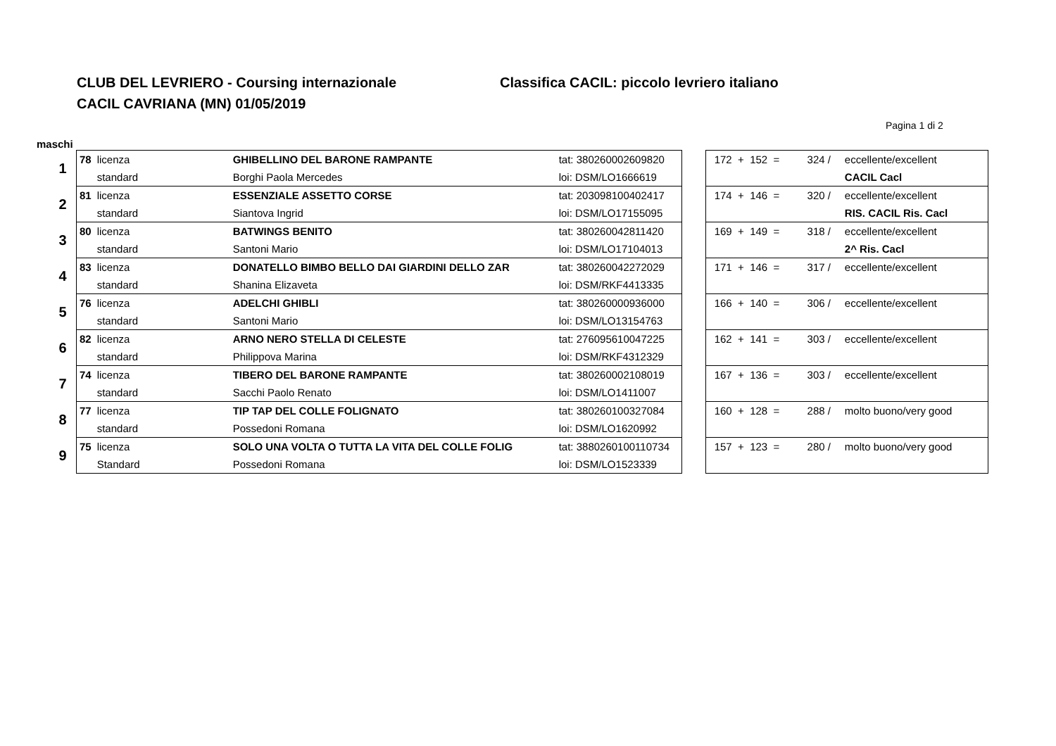CLUB DEL LEVRIERO - Coursing internazionale
CACIL CAVRIANA (MN) 01/05/2019
Classifica CACIL: piccolo levriero italiano
Pagina 1 di 2
maschi
| 1 | 78 | licenza | GHIBELLINO DEL BARONE RAMPANTE | tat: 380260002609820 |
| | | standard | Borghi Paola Mercedes | loi: DSM/LO1666619 |
| 2 | 81 | licenza | ESSENZIALE ASSETTO CORSE | tat: 203098100402417 |
| | | standard | Siantova Ingrid | loi: DSM/LO17155095 |
| 3 | 80 | licenza | BATWINGS BENITO | tat: 380260042811420 |
| | | standard | Santoni Mario | loi: DSM/LO17104013 |
| 4 | 83 | licenza | DONATELLO BIMBO BELLO DAI GIARDINI DELLO ZAR | tat: 380260042272029 |
| | | standard | Shanina Elizaveta | loi: DSM/RKF4413335 |
| 5 | 76 | licenza | ADELCHI GHIBLI | tat: 380260000936000 |
| | | standard | Santoni Mario | loi: DSM/LO13154763 |
| 6 | 82 | licenza | ARNO NERO STELLA DI CELESTE | tat: 276095610047225 |
| | | standard | Philippova Marina | loi: DSM/RKF4312329 |
| 7 | 74 | licenza | TIBERO DEL BARONE RAMPANTE | tat: 380260002108019 |
| | | standard | Sacchi Paolo Renato | loi: DSM/LO1411007 |
| 8 | 77 | licenza | TIP TAP DEL COLLE FOLIGNATO | tat: 380260100327084 |
| | | standard | Possedoni Romana | loi: DSM/LO1620992 |
| 9 | 75 | licenza | SOLO UNA VOLTA O TUTTA LA VITA DEL COLLE FOLIG | tat: 3880260100110734 |
| | | Standard | Possedoni Romana | loi: DSM/LO1523339 |
| 172 + 152 = | 324 / | eccellente/excellent |
| | | CACIL Cacl |
| 174 + 146 = | 320 / | eccellente/excellent |
| | | RIS. CACIL Ris. Cacl |
| 169 + 149 = | 318 / | eccellente/excellent |
| | | 2^ Ris. Cacl |
| 171 + 146 = | 317 / | eccellente/excellent |
| 166 + 140 = | 306 / | eccellente/excellent |
| 162 + 141 = | 303 / | eccellente/excellent |
| 167 + 136 = | 303 / | eccellente/excellent |
| 160 + 128 = | 288 / | molto buono/very good |
| 157 + 123 = | 280 / | molto buono/very good |